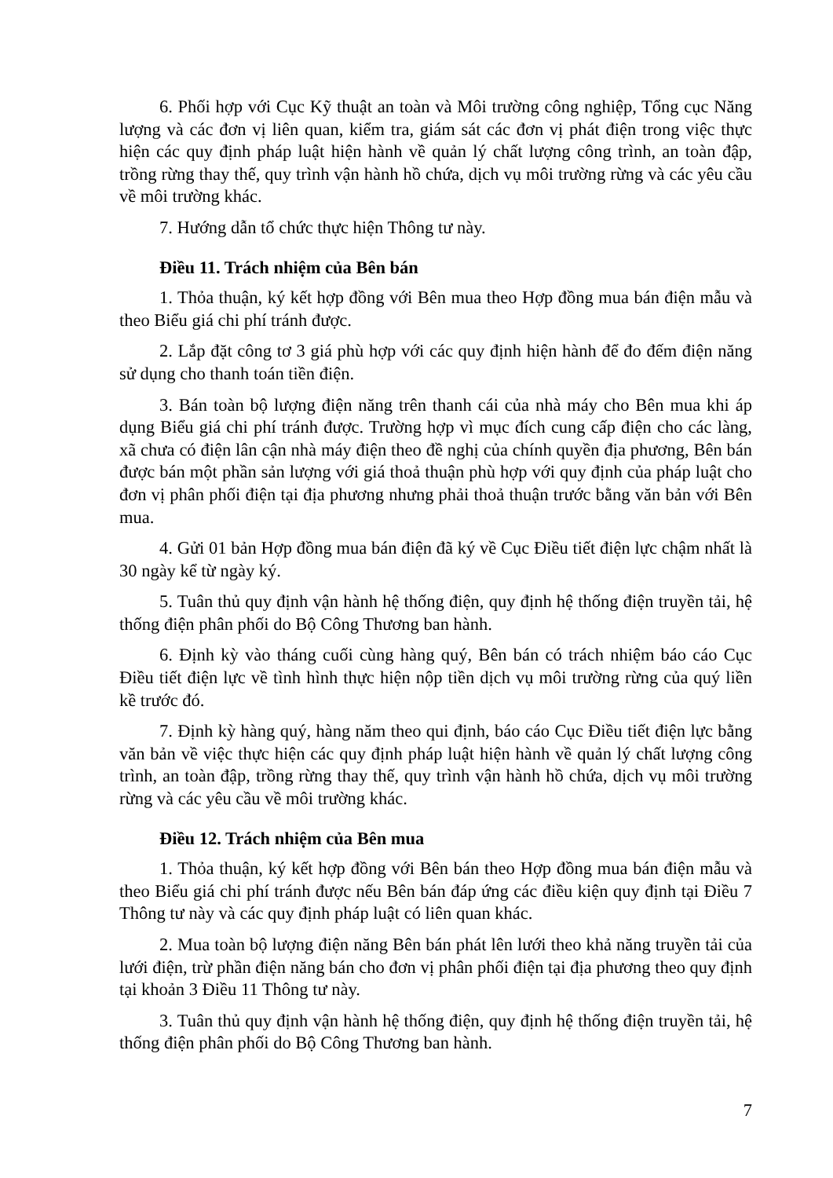6. Phối hợp với Cục Kỹ thuật an toàn và Môi trường công nghiệp, Tổng cục Năng lượng và các đơn vị liên quan, kiểm tra, giám sát các đơn vị phát điện trong việc thực hiện các quy định pháp luật hiện hành về quản lý chất lượng công trình, an toàn đập, trồng rừng thay thế, quy trình vận hành hồ chứa, dịch vụ môi trường rừng và các yêu cầu về môi trường khác.
7. Hướng dẫn tổ chức thực hiện Thông tư này.
Điều 11. Trách nhiệm của Bên bán
1. Thỏa thuận, ký kết hợp đồng với Bên mua theo Hợp đồng mua bán điện mẫu và theo Biểu giá chi phí tránh được.
2. Lắp đặt công tơ 3 giá phù hợp với các quy định hiện hành để đo đếm điện năng sử dụng cho thanh toán tiền điện.
3. Bán toàn bộ lượng điện năng trên thanh cái của nhà máy cho Bên mua khi áp dụng Biểu giá chi phí tránh được. Trường hợp vì mục đích cung cấp điện cho các làng, xã chưa có điện lân cận nhà máy điện theo đề nghị của chính quyền địa phương, Bên bán được bán một phần sản lượng với giá thoả thuận phù hợp với quy định của pháp luật cho đơn vị phân phối điện tại địa phương nhưng phải thoả thuận trước bằng văn bản với Bên mua.
4. Gửi 01 bản Hợp đồng mua bán điện đã ký về Cục Điều tiết điện lực chậm nhất là 30 ngày kể từ ngày ký.
5. Tuân thủ quy định vận hành hệ thống điện, quy định hệ thống điện truyền tải, hệ thống điện phân phối do Bộ Công Thương ban hành.
6. Định kỳ vào tháng cuối cùng hàng quý, Bên bán có trách nhiệm báo cáo Cục Điều tiết điện lực về tình hình thực hiện nộp tiền dịch vụ môi trường rừng của quý liền kề trước đó.
7. Định kỳ hàng quý, hàng năm theo qui định, báo cáo Cục Điều tiết điện lực bằng văn bản về việc thực hiện các quy định pháp luật hiện hành về quản lý chất lượng công trình, an toàn đập, trồng rừng thay thế, quy trình vận hành hồ chứa, dịch vụ môi trường rừng và các yêu cầu về môi trường khác.
Điều 12. Trách nhiệm của Bên mua
1. Thỏa thuận, ký kết hợp đồng với Bên bán theo Hợp đồng mua bán điện mẫu và theo Biểu giá chi phí tránh được nếu Bên bán đáp ứng các điều kiện quy định tại Điều 7 Thông tư này và các quy định pháp luật có liên quan khác.
2. Mua toàn bộ lượng điện năng Bên bán phát lên lưới theo khả năng truyền tải của lưới điện, trừ phần điện năng bán cho đơn vị phân phối điện tại địa phương theo quy định tại khoản 3 Điều 11 Thông tư này.
3. Tuân thủ quy định vận hành hệ thống điện, quy định hệ thống điện truyền tải, hệ thống điện phân phối do Bộ Công Thương ban hành.
7